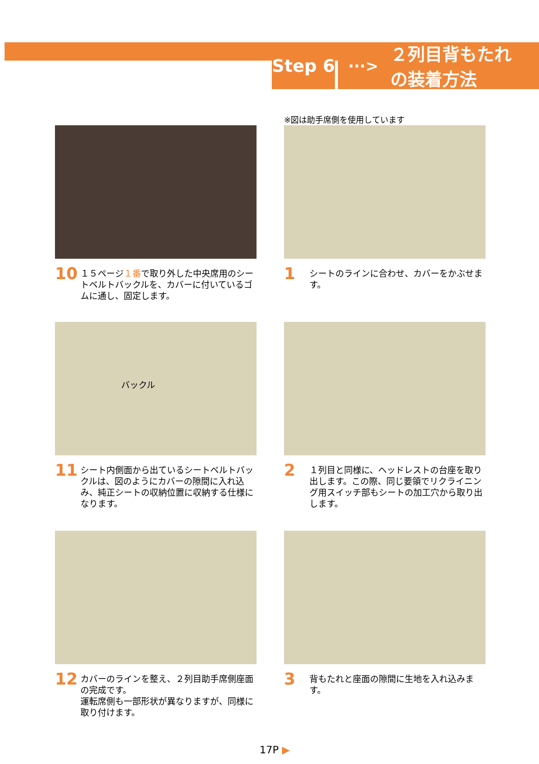Step 6 ···> ２列目背もたれ
の装着方法
10 １５ページ１番で取り外した中央席用のシートベルトバックルを、カバーに付いているゴムに通し、固定します。
※図は助手席側を使用しています
1 シートのラインに合わせ、カバーをかぶせます。
バックル
11 シート内側面から出ているシートベルトバックルは、図のようにカバーの隙間に入れ込み、純正シートの収納位置に収納する仕様になります。
2 １列目と同様に、ヘッドレストの台座を取り出します。この際、同じ要領でリクライニング用スイッチ部もシートの加工穴から取り出します。
12 カバーのラインを整え、２列目助手席側座面の完成です。
運転席側も一部形状が異なりますが、同様に取り付けます。
3 背もたれと座面の隙間に生地を入れ込みます。
17P ▶